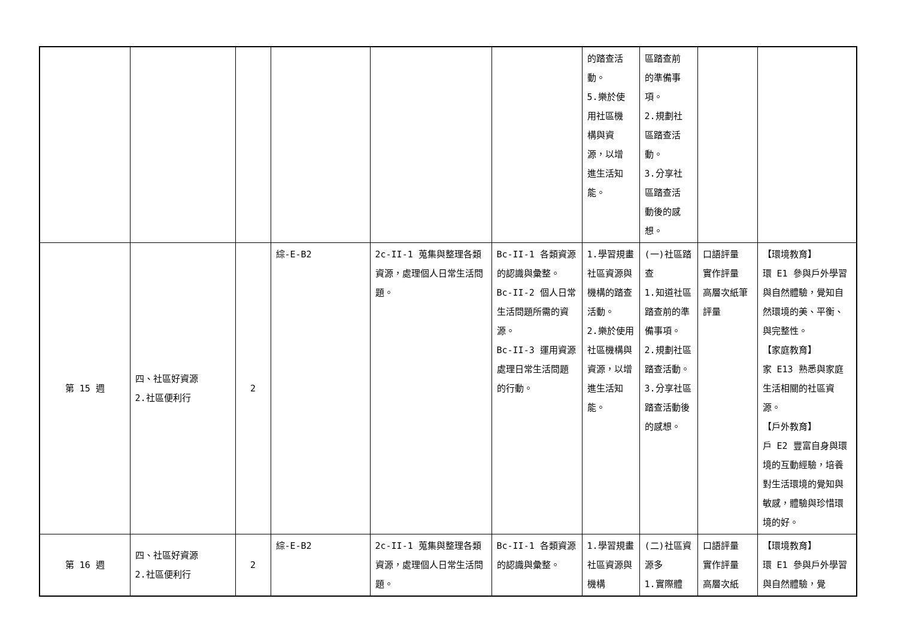| | | | | | | 的踏查活 動。 5.樂於使 用社區機 構與資 源，以增 進生活知 能。 | 區踏查前 的準備事 項。 2.規劃社 區踏查活 動。 3.分享社 區踏查活 動後的感 想。 | | |
| 第 15 週 | 四、社區好資源 2.社區便利行 | 2 | 綜-E-B2 | 2c-II-1 蒐集與整理各類資源，處理個人日常生活問題。 | Bc-II-1 各類資源的認識與彙整。 Bc-II-2 個人日常生活問題所需的資源。 Bc-II-3 運用資源處理日常生活問題的行動。 | 1.學習規畫社區資源與機構的踏查活動。 2.樂於使用社區機構與資源，以增進生活知能。 | (一)社區踏查 1.知道社區踏查前的準備事項。 2.規劃社區踏查活動。 3.分享社區踏查活動後的感想。 | 口語評量 實作評量 高層次紙筆評量 | 【環境教育】 環 E1 參與戶外學習與自然體驗，覺知自然環境的美、平衡、與完整性。 【家庭教育】 家 E13 熟悉與家庭生活相關的社區資源。 【戶外教育】 戶 E2 豐富自身與環境的互動經驗，培養對生活環境的覺知與敏感，體驗與珍惜環境的好。 |
| 第 16 週 | 四、社區好資源 2.社區便利行 | 2 | 綜-E-B2 | 2c-II-1 蒐集與整理各類資源，處理個人日常生活問題。 | Bc-II-1 各類資源的認識與彙整。 | 1.學習規畫社區資源與機構 | (二)社區資源多 1.實際體 | 口語評量 實作評量 高層次紙 | 【環境教育】 環 E1 參與戶外學習與自然體驗，覺 |